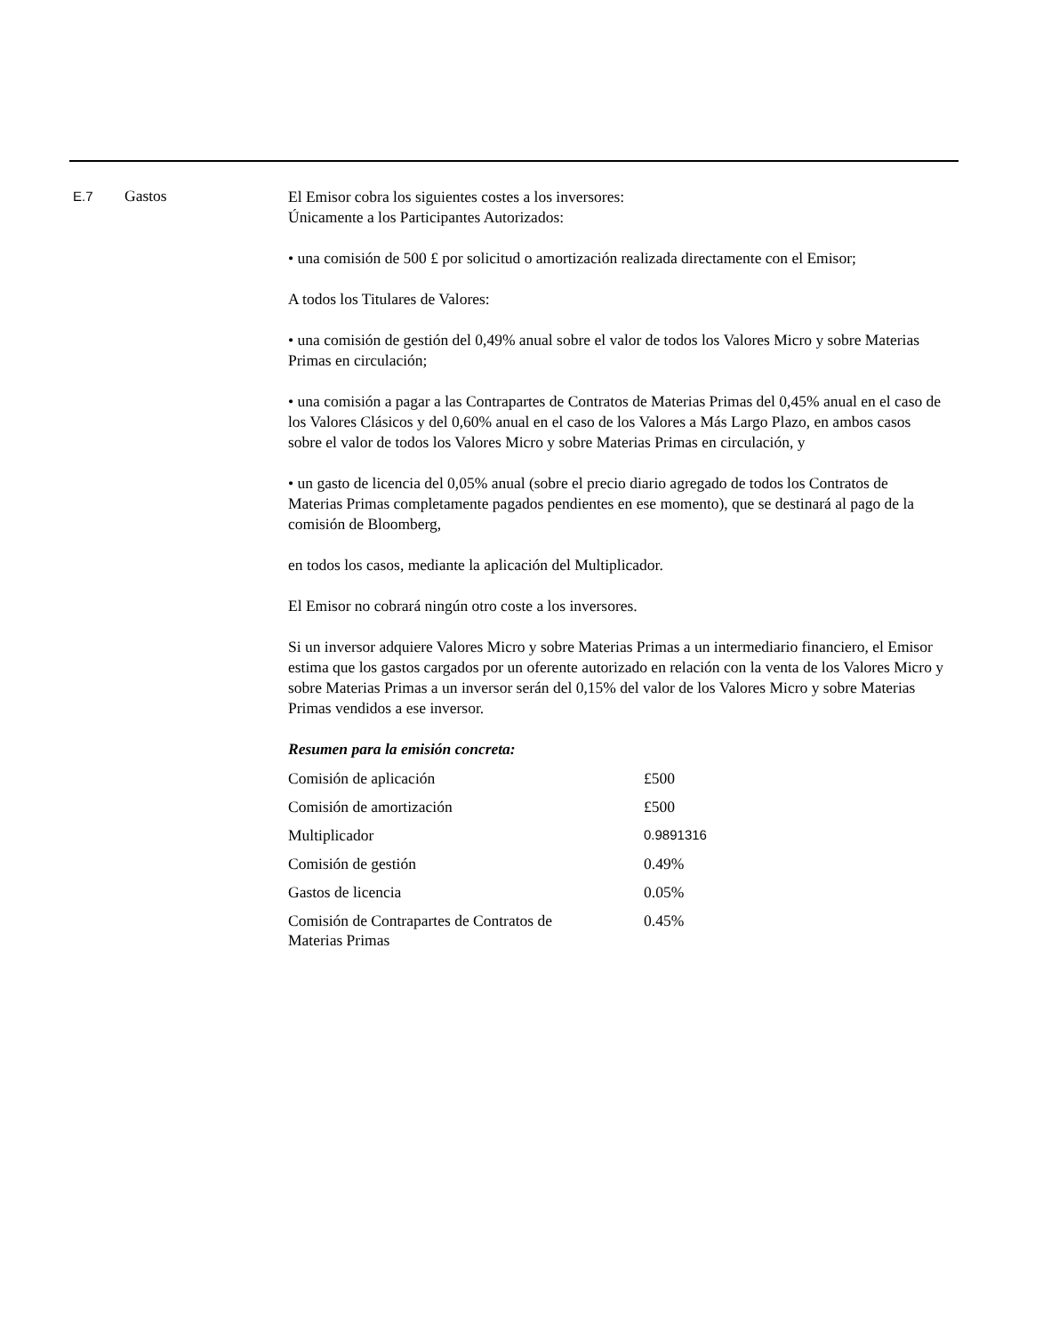E.7
Gastos
El Emisor cobra los siguientes costes a los inversores:
Únicamente a los Participantes Autorizados:
• una comisión de 500 £ por solicitud o amortización realizada directamente con el Emisor;
A todos los Titulares de Valores:
• una comisión de gestión del 0,49% anual sobre el valor de todos los Valores Micro y sobre Materias Primas en circulación;
• una comisión a pagar a las Contrapartes de Contratos de Materias Primas del 0,45% anual en el caso de los Valores Clásicos y del 0,60% anual en el caso de los Valores a Más Largo Plazo, en ambos casos sobre el valor de todos los Valores Micro y sobre Materias Primas en circulación, y
• un gasto de licencia del 0,05% anual (sobre el precio diario agregado de todos los Contratos de Materias Primas completamente pagados pendientes en ese momento), que se destinará al pago de la comisión de Bloomberg,
en todos los casos, mediante la aplicación del Multiplicador.
El Emisor no cobrará ningún otro coste a los inversores.
Si un inversor adquiere Valores Micro y sobre Materias Primas a un intermediario financiero, el Emisor estima que los gastos cargados por un oferente autorizado en relación con la venta de los Valores Micro y sobre Materias Primas a un inversor serán del 0,15% del valor de los Valores Micro y sobre Materias Primas vendidos a ese inversor.
Resumen para la emisión concreta:
| Comisión de aplicación | £500 |
| Comisión de amortización | £500 |
| Multiplicador | 0.9891316 |
| Comisión de gestión | 0.49% |
| Gastos de licencia | 0.05% |
| Comisión de Contrapartes de Contratos de Materias Primas | 0.45% |